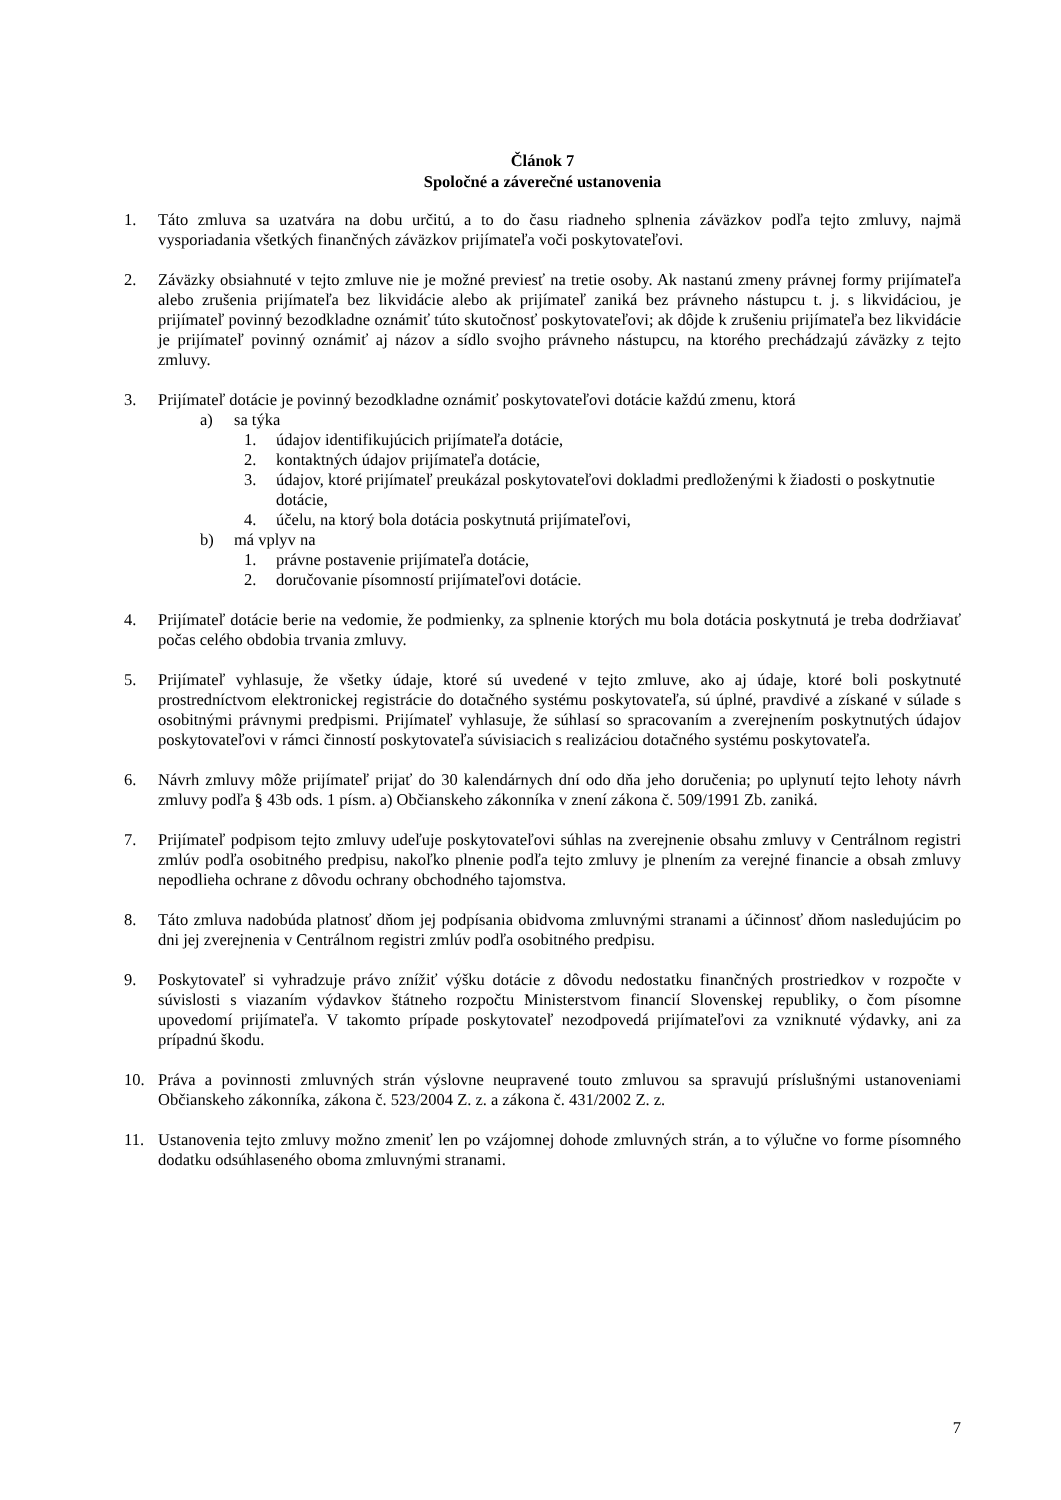Článok 7
Spoločné a záverečné ustanovenia
1. Táto zmluva sa uzatvára na dobu určitú, a to do času riadneho splnenia záväzkov podľa tejto zmluvy, najmä vysporiadania všetkých finančných záväzkov prijímateľa voči poskytovateľovi.
2. Záväzky obsiahnuté v tejto zmluve nie je možné previesť na tretie osoby. Ak nastanú zmeny právnej formy prijímateľa alebo zrušenia prijímateľa bez likvidácie alebo ak prijímateľ zaniká bez právneho nástupcu t. j. s likvidáciou, je prijímateľ povinný bezodkladne oznámiť túto skutočnosť poskytovateľovi; ak dôjde k zrušeniu prijímateľa bez likvidácie je prijímateľ povinný oznámiť aj názov a sídlo svojho právneho nástupcu, na ktorého prechádzajú záväzky z tejto zmluvy.
3. Prijímateľ dotácie je povinný bezodkladne oznámiť poskytovateľovi dotácie každú zmenu, ktorá
a) sa týka
1. údajov identifikujúcich prijímateľa dotácie,
2. kontaktných údajov prijímateľa dotácie,
3. údajov, ktoré prijímateľ preukázal poskytovateľovi dokladmi predloženými k žiadosti o poskytnutie dotácie,
4. účelu, na ktorý bola dotácia poskytnutá prijímateľovi,
b) má vplyv na
1. právne postavenie prijímateľa dotácie,
2. doručovanie písomností prijímateľovi dotácie.
4. Prijímateľ dotácie berie na vedomie, že podmienky, za splnenie ktorých mu bola dotácia poskytnutá je treba dodržiavať počas celého obdobia trvania zmluvy.
5. Prijímateľ vyhlasuje, že všetky údaje, ktoré sú uvedené v tejto zmluve, ako aj údaje, ktoré boli poskytnuté prostredníctvom elektronickej registrácie do dotačného systému poskytovateľa, sú úplné, pravdivé a získané v súlade s osobitnými právnymi predpismi. Prijímateľ vyhlasuje, že súhlasí so spracovaním a zverejnením poskytnutých údajov poskytovateľovi v rámci činností poskytovateľa súvisiacich s realizáciou dotačného systému poskytovateľa.
6. Návrh zmluvy môže prijímateľ prijať do 30 kalendárnych dní odo dňa jeho doručenia; po uplynutí tejto lehoty návrh zmluvy podľa § 43b ods. 1 písm. a) Občianskeho zákonníka v znení zákona č. 509/1991 Zb. zaniká.
7. Prijímateľ podpisom tejto zmluvy udeľuje poskytovateľovi súhlas na zverejnenie obsahu zmluvy v Centrálnom registri zmlúv podľa osobitného predpisu, nakoľko plnenie podľa tejto zmluvy je plnením za verejné financie a obsah zmluvy nepodlieha ochrane z dôvodu ochrany obchodného tajomstva.
8. Táto zmluva nadobúda platnosť dňom jej podpísania obidvoma zmluvnými stranami a účinnosť dňom nasledujúcim po dni jej zverejnenia v Centrálnom registri zmlúv podľa osobitného predpisu.
9. Poskytovateľ si vyhradzuje právo znížiť výšku dotácie z dôvodu nedostatku finančných prostriedkov v rozpočte v súvislosti s viazaním výdavkov štátneho rozpočtu Ministerstvom financií Slovenskej republiky, o čom písomne upovedomí prijímateľa. V takomto prípade poskytovateľ nezodpovedá prijímateľovi za vzniknuté výdavky, ani za prípadnú škodu.
10. Práva a povinnosti zmluvných strán výslovne neupravené touto zmluvou sa spravujú príslušnými ustanoveniami Občianskeho zákonníka, zákona č. 523/2004 Z. z. a zákona č. 431/2002 Z. z.
11. Ustanovenia tejto zmluvy možno zmeniť len po vzájomnej dohode zmluvných strán, a to výlučne vo forme písomného dodatku odsúhlaseného oboma zmluvnými stranami.
7